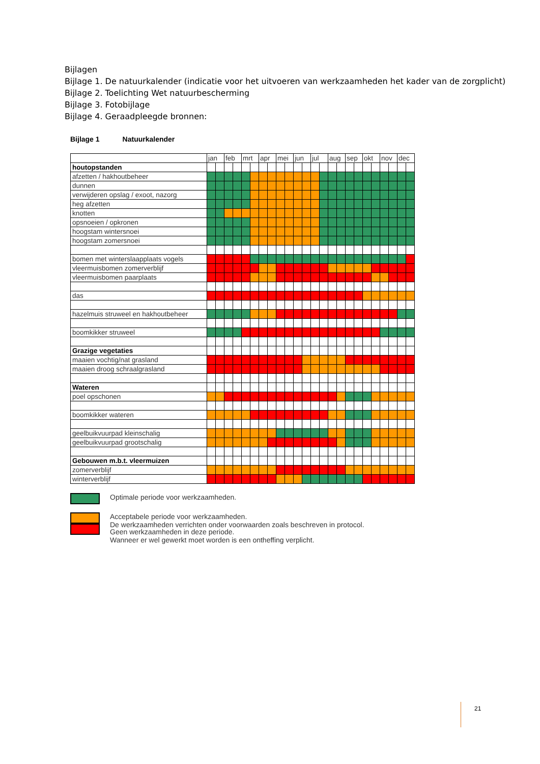Bijlagen
Bijlage 1. De natuurkalender (indicatie voor het uitvoeren van werkzaamheden het kader van de zorgplicht)
Bijlage 2. Toelichting Wet natuurbescherming
Bijlage 3. Fotobijlage
Bijlage 4. Geraadpleegde bronnen:
Bijlage 1 Natuurkalender
| | jan | | feb | | mrt | | apr | | mei | | jun | | jul | | aug | | sep | | okt | | nov | | dec | |
| --- | --- | --- | --- | --- | --- | --- | --- | --- | --- | --- | --- | --- | --- | --- | --- | --- | --- | --- | --- | --- | --- | --- | --- | --- |
| houtopstanden | | | | | | | | | | | | | | | | | | | | | | | | |
| afzetten / hakhoutbeheer | | | | | | | | | | | | | | | | | | | | | | | | |
| dunnen | | | | | | | | | | | | | | | | | | | | | | | | |
| verwijderen opslag / exoot, nazorg | | | | | | | | | | | | | | | | | | | | | | | | |
| heg afzetten | | | | | | | | | | | | | | | | | | | | | | | | |
| knotten | | | | | | | | | | | | | | | | | | | | | | | | |
| opsnoeien / opkronen | | | | | | | | | | | | | | | | | | | | | | | | |
| hoogstam wintersnoei | | | | | | | | | | | | | | | | | | | | | | | | |
| hoogstam zomersnoei | | | | | | | | | | | | | | | | | | | | | | | | |
| bomen met winterslaapplaats vogels | | | | | | | | | | | | | | | | | | | | | | | | |
| vleermuisbomen zomerverblijf | | | | | | | | | | | | | | | | | | | | | | | | |
| vleermuisbomen paarplaats | | | | | | | | | | | | | | | | | | | | | | | | |
| das | | | | | | | | | | | | | | | | | | | | | | | | |
| hazelmuis struweel en hakhoutbeheer | | | | | | | | | | | | | | | | | | | | | | | | |
| boomkikker struweel | | | | | | | | | | | | | | | | | | | | | | | | |
| Grazige vegetaties | | | | | | | | | | | | | | | | | | | | | | | | |
| maaien vochtig/nat grasland | | | | | | | | | | | | | | | | | | | | | | | | |
| maaien droog schraalgrasland | | | | | | | | | | | | | | | | | | | | | | | | |
| Wateren | | | | | | | | | | | | | | | | | | | | | | | | |
| poel opschonen | | | | | | | | | | | | | | | | | | | | | | | | |
| boomkikker wateren | | | | | | | | | | | | | | | | | | | | | | | | |
| geelbuikvuurpad kleinschalig | | | | | | | | | | | | | | | | | | | | | | | | |
| geelbuikvuurpad grootschalig | | | | | | | | | | | | | | | | | | | | | | | | |
| Gebouwen m.b.t. vleermuizen | | | | | | | | | | | | | | | | | | | | | | | | |
| zomerverblijf | | | | | | | | | | | | | | | | | | | | | | | | |
| winterverblijf | | | | | | | | | | | | | | | | | | | | | | | | |
Optimale periode voor werkzaamheden.
Acceptabele periode voor werkzaamheden.
De werkzaamheden verrichten onder voorwaarden zoals beschreven in protocol.
Geen werkzaamheden in deze periode.
Wanneer er wel gewerkt moet worden is een ontheffing verplicht.
21